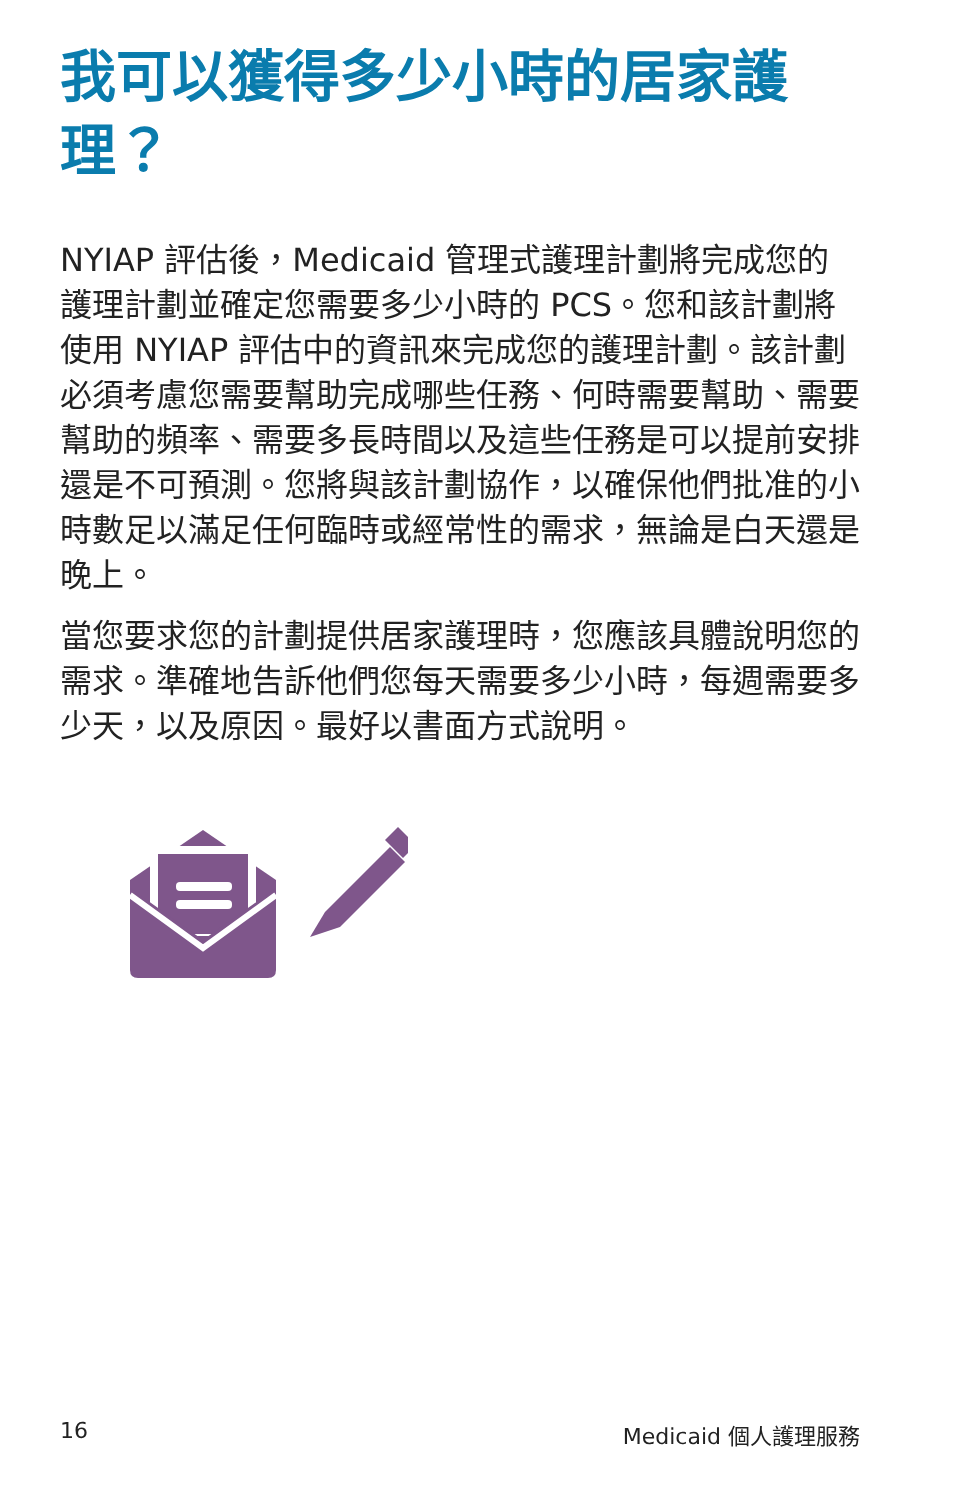我可以獲得多少小時的居家護理？
NYIAP 評估後，Medicaid 管理式護理計劃將完成您的護理計劃並確定您需要多少小時的 PCS。您和該計劃將使用 NYIAP 評估中的資訊來完成您的護理計劃。該計劃必須考慮您需要幫助完成哪些任務、何時需要幫助、需要幫助的頻率、需要多長時間以及這些任務是可以提前安排還是不可預測。您將與該計劃協作，以確保他們批准的小時數足以滿足任何臨時或經常性的需求，無論是白天還是晚上。
當您要求您的計劃提供居家護理時，您應該具體說明您的需求。準確地告訴他們您每天需要多少小時，每週需要多少天，以及原因。最好以書面方式說明。
16 Medicaid 個人護理服務